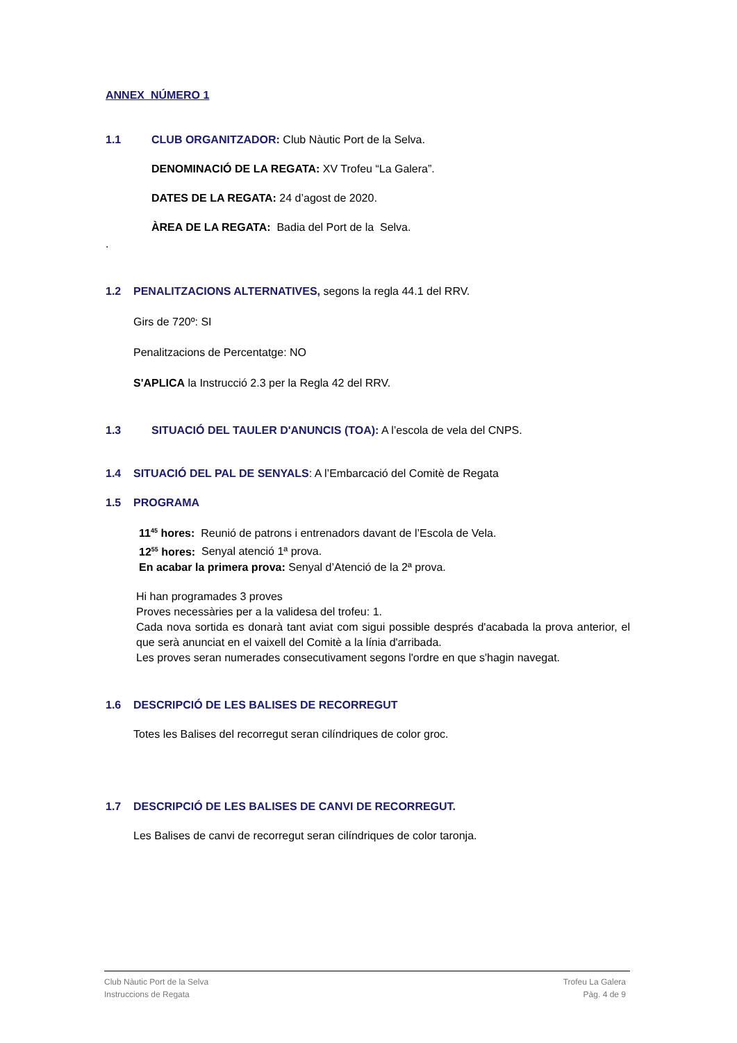ANNEX NÚMERO 1
1.1 CLUB ORGANITZADOR: Club Nàutic Port de la Selva.
DENOMINACIÓ DE LA REGATA: XV Trofeu “La Galera”.
DATES DE LA REGATA: 24 d’agost de 2020.
ÀREA DE LA REGATA: Badia del Port de la Selva.
.
1.2 PENALITZACIONS ALTERNATIVES, segons la regla 44.1 del RRV.
Girs de 720º: SI
Penalitzacions de Percentatge: NO
S'APLICA la Instrucció 2.3 per la Regla 42 del RRV.
1.3 SITUACIÓ DEL TAULER D'ANUNCIS (TOA): A l’escola de vela del CNPS.
1.4 SITUACIÓ DEL PAL DE SENYALS: A l’Embarcació del Comitè de Regata
1.5 PROGRAMA
11<sup>45</sup> hores: Reunió de patrons i entrenadors davant de l’Escola de Vela.
12<sup>55</sup> hores: Senyal atenció 1ª prova.
En acabar la primera prova: Senyal d’Atenció de la 2ª prova.
Hi han programades 3 proves
Proves necessàries per a la validesa del trofeu: 1.
Cada nova sortida es donarà tant aviat com sigui possible després d'acabada la prova anterior, el que serà anunciat en el vaixell del Comitè a la línia d'arribada.
Les proves seran numerades consecutivament segons l'ordre en que s'hagin navegat.
1.6 DESCRIPCIÓ DE LES BALISES DE RECORREGUT
Totes les Balises del recorregut seran cilíndriques de color groc.
1.7 DESCRIPCIÓ DE LES BALISES DE CANVI DE RECORREGUT.
Les Balises de canvi de recorregut seran cilíndriques de color taronja.
Club Nàutic Port de la Selva
Instruccions de Regata
Trofeu La Galera
Pàg. 4 de 9